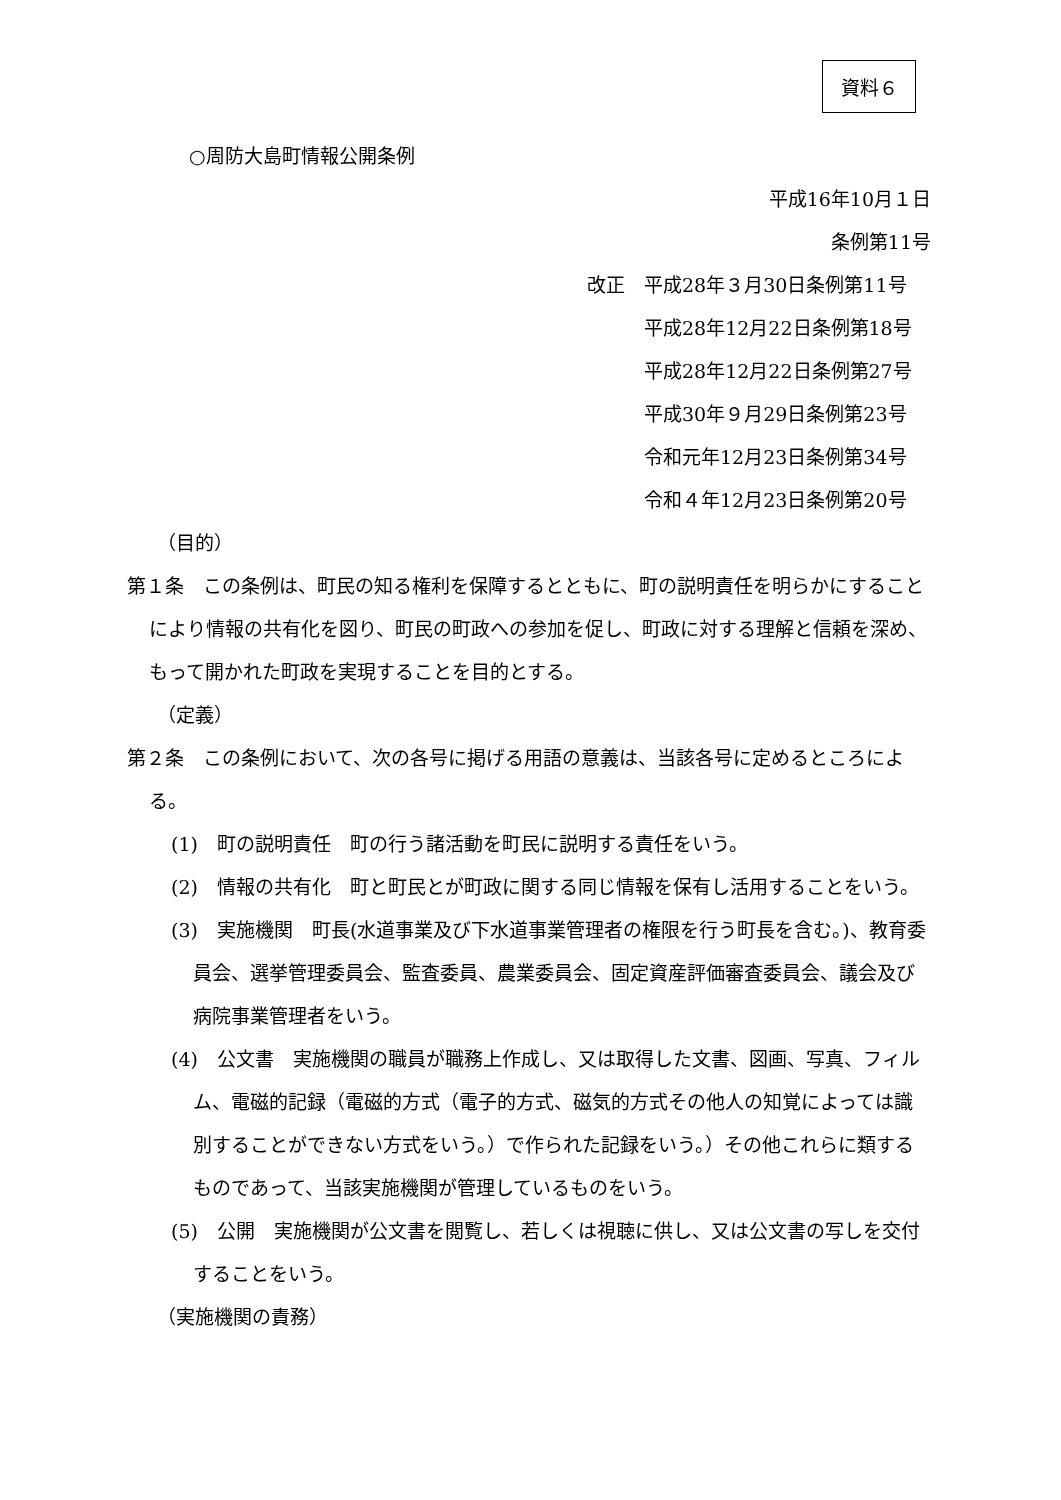資料６
○周防大島町情報公開条例
平成16年10月１日
条例第11号
改正　平成28年３月30日条例第11号
　　　平成28年12月22日条例第18号
　　　平成28年12月22日条例第27号
　　　平成30年９月29日条例第23号
　　　令和元年12月23日条例第34号
　　　令和４年12月23日条例第20号
（目的）
第１条　この条例は、町民の知る権利を保障するとともに、町の説明責任を明らかにすることにより情報の共有化を図り、町民の町政への参加を促し、町政に対する理解と信頼を深め、もって開かれた町政を実現することを目的とする。
（定義）
第２条　この条例において、次の各号に掲げる用語の意義は、当該各号に定めるところによる。
(1)　町の説明責任　町の行う諸活動を町民に説明する責任をいう。
(2)　情報の共有化　町と町民とが町政に関する同じ情報を保有し活用することをいう。
(3)　実施機関　町長(水道事業及び下水道事業管理者の権限を行う町長を含む。)、教育委員会、選挙管理委員会、監査委員、農業委員会、固定資産評価審査委員会、議会及び病院事業管理者をいう。
(4)　公文書　実施機関の職員が職務上作成し、又は取得した文書、図画、写真、フィルム、電磁的記録（電磁的方式（電子的方式、磁気的方式その他人の知覚によっては識別することができない方式をいう。）で作られた記録をいう。）その他これらに類するものであって、当該実施機関が管理しているものをいう。
(5)　公開　実施機関が公文書を閲覧し、若しくは視聴に供し、又は公文書の写しを交付することをいう。
（実施機関の責務）